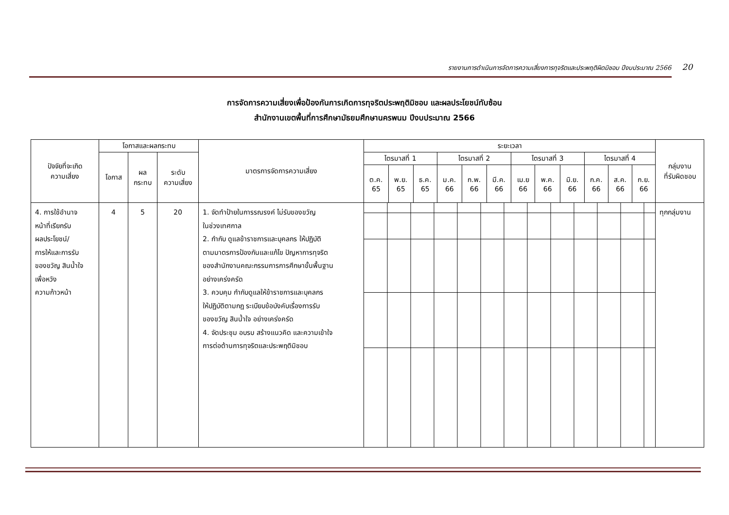รายงานการดำเนินการจัดการความเสี่ยงการทุจริตและประพฤติผิดมิชอบ ปีงบประมาณ 2566 20
การจัดการความเสี่ยงเพื่อป้องกันการเกิดการทุจริตประพฤติมิชอบ และผลประโยชน์ทับซ้อน
สำนักงานเขตพื้นที่การศึกษามัธยมศึกษานครพนม ปีงบประมาณ 2566
| ปัจจัยที่จะเกิด ความเสี่ยง | โอกาสและผลกระทบ | | | มาตรการจัดการความเสี่ยง | ระยะเวลา | | | | | | | | | | | | กลุ่มงาน ที่รับผิดชอบ |
| --- | --- | --- | --- | --- | --- | --- | --- | --- | --- | --- | --- | --- | --- | --- | --- | --- | --- |
| | โอกาส | ผล กระทบ | ระดับ ความเสี่ยง | | ไตรมาสที่ 1 | | | ไตรมาสที่ 2 | | | ไตรมาสที่ 3 | | | ไตรมาสที่ 4 | | | |
| | | | | | ต.ค. 65 | พ.ย. 65 | ธ.ค. 65 | ม.ค. 66 | ก.พ. 66 | มี.ค. 66 | เม.ย 66 | พ.ค. 66 | มิ.ย. 66 | ก.ค. 66 | ส.ค. 66 | ก.ย. 66 | |
| 4. การใช้อำนาจ หน้าที่เรียกรับ ผลประโยชน์/ การให้และการรับ ของขวัญ สินน้ำใจ เพื่อหวัง ความก้าวหน้า | 4 | 5 | 20 | 1. จัดทำป้ายในการรณรงค์ ไม่รับของขวัญ ในช่วงเทศกาล 2. กำกับ ดูแลข้าราชการและบุคลกร ให้ปฏิบัติ ตามมาตรการป้องกันและแก้ไข ปัญหาการทุจริต ของสำนักงานคณะกรรมการการศึกษาขั้นพื้นฐาน อย่างเคร่งครัด 3. ควบคุม กำกับดูแลให้ข้าราชการและบุคลกร ให้ปฏิบัติตามกฎ ระเบียบข้อบังคับเรื่องการรับ ของขวัญ สินน้ำใจ อย่างเคร่งครัด 4. จัดประชุม อบรบ สร้างแนวคิด และความเข้าใจ การต่อต้านการทุจริตและประพฤติมิชอบ | | | | | | | | | | | | | ทุกกลุ่มงาน |